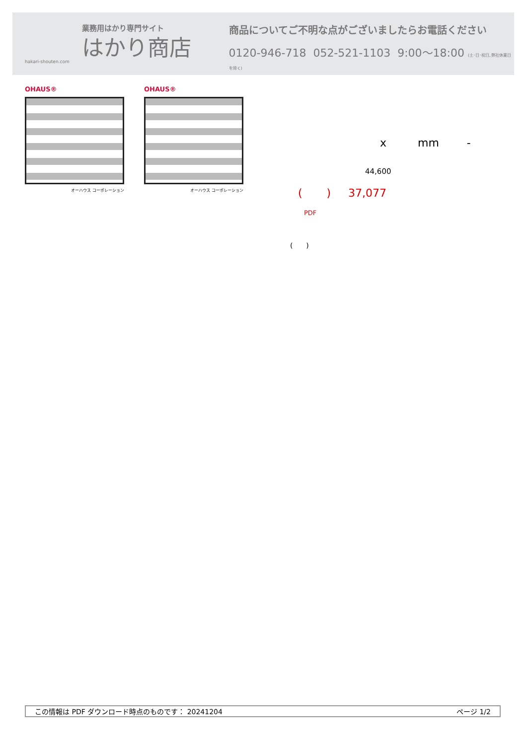業務用はかり専門サイト
はかり商店
hakari-shouten.com
商品についてご不明な点がございましたらお電話ください
0120-946-718 052-521-1103 9:00〜18:00 (土･日･祝日､弊社休業日を除く)
OHAUS®
オーハウス コーポレーション
OHAUS®
オーハウス コーポレーション
x mm -
44,600
( ) 37,077
PDF
( )
この情報は PDF ダウンロード時点のものです： 20241204 ページ 1/2